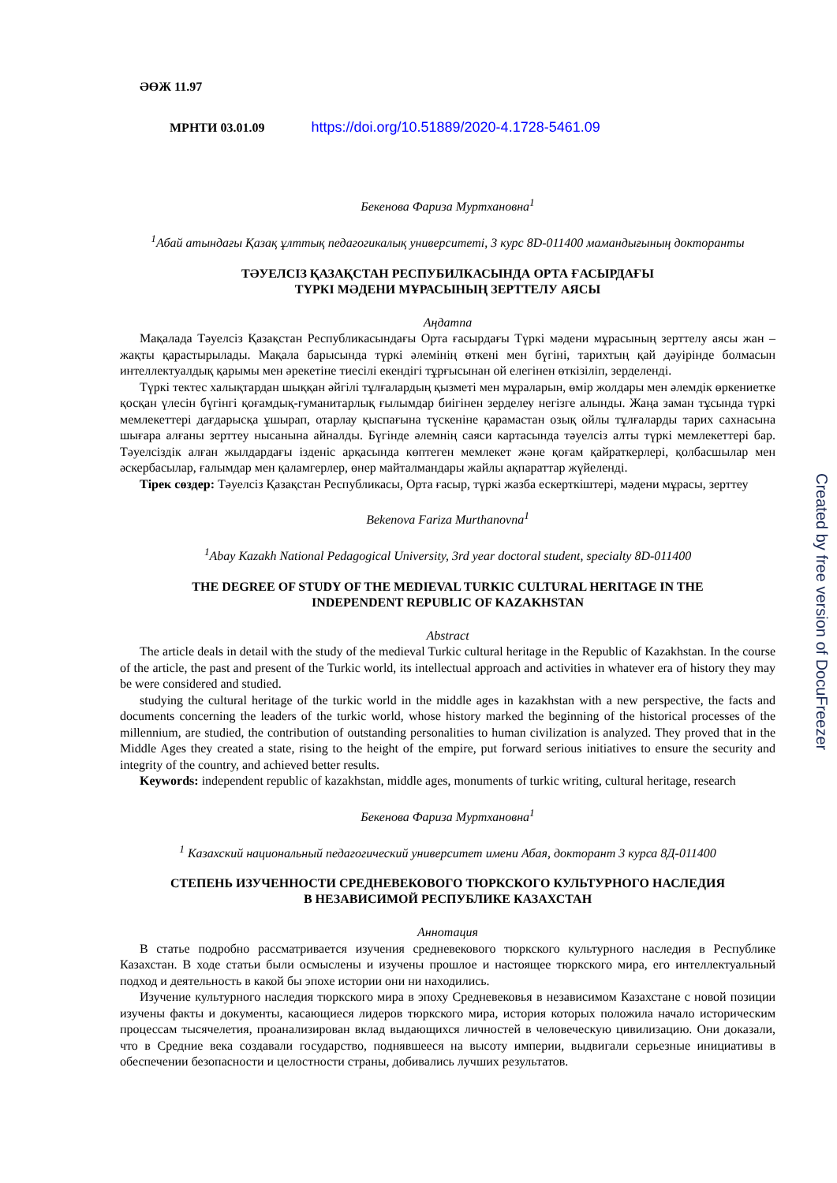ӘӨЖ 11.97
МРНТИ 03.01.09 https://doi.org/10.51889/2020-4.1728-5461.09
Бекенова Фариза Муртхановна<sup>1</sup>
<sup>1</sup> Абай атындағы Қазақ ұлттық педагогикалық университеті, 3 курс 8D-011400 мамандығының докторанты
ТӘУЕЛСІЗ ҚАЗАҚСТАН РЕСПУБИЛКАСЫНДА ОРТА ҒАСЫРДАҒЫ
ТҮРКІ МӘДЕНИ МҰРАСЫНЫҢ ЗЕРТТЕЛУ АЯСЫ
Аңдатпа
Мақалада Тәуелсіз Қазақстан Республикасындағы Орта ғасырдағы Түркі мәдени мұрасының зерттелу аясы жан – жақты қарастырылады. Мақала барысында түркі әлемінің өткені мен бүгіні, тарихтың қай дәуірінде болмасын интеллектуалдық қарымы мен әрекетіне тиесілі екендігі тұрғысынан ой елегінен өткізіліп, зерделенді.
Түркі тектес халықтардан шыққан әйгілі тұлғалардың қызметі мен мұраларын, өмір жолдары мен әлемдік өркениетке қосқан үлесін бүгінгі қоғамдық-гуманитарлық ғылымдар биігінен зерделеу негізге алынды. Жаңа заман тұсында түркі мемлекеттері дағдарысқа ұшырап, отарлау қыспағына түскеніне қарамастан озық ойлы тұлғаларды тарих сахнасына шығара алғаны зерттеу нысанына айналды. Бүгінде әлемнің саяси картасында тәуелсіз алты түркі мемлекеттері бар. Тәуелсіздік алған жылдардағы ізденіс арқасында көптеген мемлекет және қоғам қайраткерлері, қолбасшылар мен әскербасылар, ғалымдар мен қаламгерлер, өнер майталмандары жайлы ақпараттар жүйеленді.
Тірек сөздер: Тәуелсіз Қазақстан Республикасы, Орта ғасыр, түркі жазба ескерткіштері, мәдени мұрасы, зерттеу
Bekenova Fariza Murthanovna<sup>1</sup>
<sup>1</sup> Abay Kazakh National Pedagogical University, 3rd year doctoral student, specialty 8D-011400
THE DEGREE OF STUDY OF THE MEDIEVAL TURKIC CULTURAL HERITAGE IN THE
INDEPENDENT REPUBLIC OF KAZAKHSTAN
Abstract
The article deals in detail with the study of the medieval Turkic cultural heritage in the Republic of Kazakhstan. In the course of the article, the past and present of the Turkic world, its intellectual approach and activities in whatever era of history they may be were considered and studied.
studying the cultural heritage of the turkic world in the middle ages in kazakhstan with a new perspective, the facts and documents concerning the leaders of the turkic world, whose history marked the beginning of the historical processes of the millennium, are studied, the contribution of outstanding personalities to human civilization is analyzed. They proved that in the Middle Ages they created a state, rising to the height of the empire, put forward serious initiatives to ensure the security and integrity of the country, and achieved better results.
Keywords: independent republic of kazakhstan, middle ages, monuments of turkic writing, cultural heritage, research
Бекенова Фариза Муртхановна<sup>1</sup>
<sup>1</sup> Казахский национальный педагогический университет имени Абая, докторант 3 курса 8Д-011400
СТЕПЕНЬ ИЗУЧЕННОСТИ СРЕДНЕВЕКОВОГО ТЮРКСКОГО КУЛЬТУРНОГО НАСЛЕДИЯ
В НЕЗАВИСИМОЙ РЕСПУБЛИКЕ КАЗАХСТАН
Аннотация
В статье подробно рассматривается изучения средневекового тюркского культурного наследия в Республике Казахстан. В ходе статьи были осмыслены и изучены прошлое и настоящее тюркского мира, его интеллектуальный подход и деятельность в какой бы эпохе истории они ни находились.
Изучение культурного наследия тюркского мира в эпоху Средневековья в независимом Казахстане с новой позиции изучены факты и документы, касающиеся лидеров тюркского мира, история которых положила начало историческим процессам тысячелетия, проанализирован вклад выдающихся личностей в человеческую цивилизацию. Они доказали, что в Средние века создавали государство, поднявшееся на высоту империи, выдвигали серьезные инициативы в обеспечении безопасности и целостности страны, добивались лучших результатов.
Created by free version of DocuFreezer